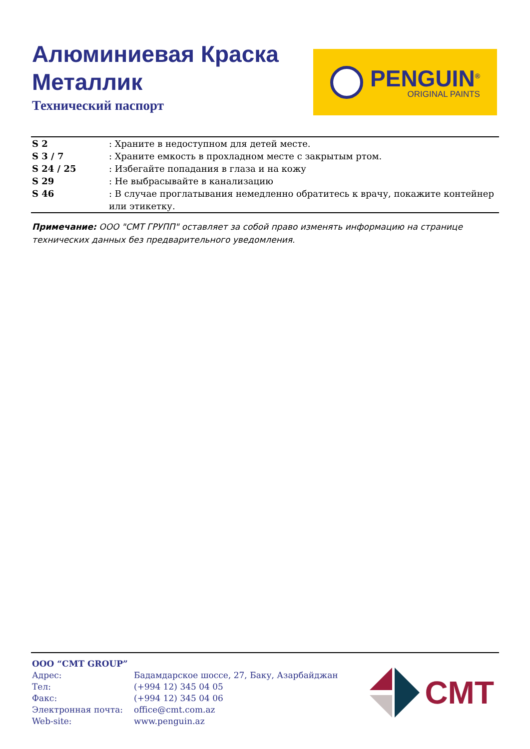Алюминиевая Краска
Металлик
Технический паспорт
PENGUIN<sup>®</sup>
ORIGINAL PAINTS
| S 2 | : Храните в недоступном для детей месте. |
| S 3 / 7 | : Храните емкость в прохладном месте с закрытым ртом. |
| S 24 / 25 | : Избегайте попадания в глаза и на кожу |
| S 29 | : Не выбрасывайте в канализацию |
| S 46 | : В случае проглатывания немедленно обратитесь к врачу, покажите контейнер или этикетку. |
Примечание: ООО "CMT ГРУПП" оставляет за собой право изменять информацию на странице технических данных без предварительного уведомления.
| ООО “CMT GROUP” | |
| Адрес: | Бадамдарское шоссе, 27, Баку, Азарбайджан |
| Тел: | (+994 12) 345 04 05 |
| Факс: | (+994 12) 345 04 06 |
| Электронная почта: | office@cmt.com.az |
| Web-site: | www.penguin.az |
CMT